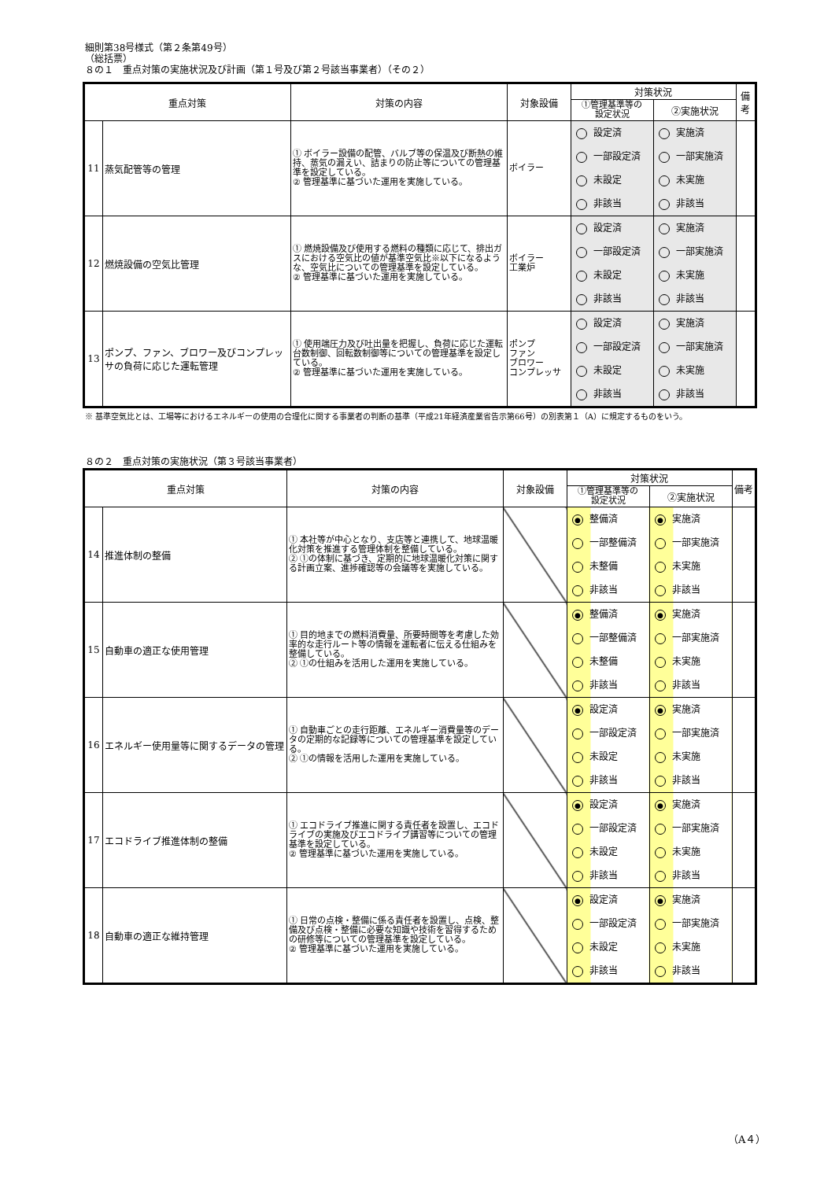細則第38号様式（第２条第49号）
（総括票）
８の１　重点対策の実施状況及び計画（第１号及び第２号該当事業者）（その２）
| 重点対策 | | 対策の内容 | 対象設備 | 対策状況 | | 備考 |
| --- | --- | --- | --- | --- | --- | --- |
| | | | | ①管理基準等の 設定状況 | ②実施状況 | |
| 11 | 蒸気配管等の管理 | ① ボイラー設備の配管、バルブ等の保温及び断熱の維持、蒸気の漏えい、詰まりの防止等についての管理基準を設定している。 ② 管理基準に基づいた運用を実施している。 | ボイラー | 設定済 一部設定済 未設定 非該当 | 実施済 一部実施済 未実施 非該当 | |
| 12 | 燃焼設備の空気比管理 | ① 燃焼設備及び使用する燃料の種類に応じて、排出ガスにおける空気比の値が基準空気比※以下になるような、空気比についての管理基準を設定している。 ② 管理基準に基づいた運用を実施している。 | ボイラー 工業炉 | 設定済 一部設定済 未設定 非該当 | 実施済 一部実施済 未実施 非該当 | |
| 13 | ポンプ、ファン、ブロワー及びコンプレッサの負荷に応じた運転管理 | ① 使用端圧力及び吐出量を把握し、負荷に応じた運転台数制御、回転数制御等についての管理基準を設定している。 ② 管理基準に基づいた運用を実施している。 | ポンプ ファン ブロワー コンプレッサ | 設定済 一部設定済 未設定 非該当 | 実施済 一部実施済 未実施 非該当 | |
※ 基準空気比とは、工場等におけるエネルギーの使用の合理化に関する事業者の判断の基準（平成21年経済産業省告示第66号）の別表第１（A）に規定するものをいう。
８の２　重点対策の実施状況（第３号該当事業者）
| 重点対策 | | 対策の内容 | 対象設備 | 対策状況 | | 備考 |
| --- | --- | --- | --- | --- | --- | --- |
| | | | | ①管理基準等の 設定状況 | ②実施状況 | |
| 14 | 推進体制の整備 | ① 本社等が中心となり、支店等と連携して、地球温暖化対策を推進する管理体制を整備している。 ② ①の体制に基づき、定期的に地球温暖化対策に関する計画立案、進捗確認等の会議等を実施している。 | | ● 整備済 一部整備済 未整備 非該当 | ● 実施済 一部実施済 未実施 非該当 | |
| 15 | 自動車の適正な使用管理 | ① 目的地までの燃料消費量、所要時間等を考慮した効率的な走行ルート等の情報を運転者に伝える仕組みを整備している。 ② ①の仕組みを活用した運用を実施している。 | | ● 整備済 一部整備済 未整備 非該当 | ● 実施済 一部実施済 未実施 非該当 | |
| 16 | エネルギー使用量等に関するデータの管理 | ① 自動車ごとの走行距離、エネルギー消費量等のデータの定期的な記録等についての管理基準を設定している。 ② ①の情報を活用した運用を実施している。 | | ● 設定済 一部設定済 未設定 非該当 | ● 実施済 一部実施済 未実施 非該当 | |
| 17 | エコドライブ推進体制の整備 | ① エコドライブ推進に関する責任者を設置し、エコドライブの実施及びエコドライブ講習等についての管理基準を設定している。 ② 管理基準に基づいた運用を実施している。 | | ● 設定済 一部設定済 未設定 非該当 | ● 実施済 一部実施済 未実施 非該当 | |
| 18 | 自動車の適正な維持管理 | ① 日常の点検・整備に係る責任者を設置し、点検、整備及び点検・整備に必要な知識や技術を習得するための研修等についての管理基準を設定している。 ② 管理基準に基づいた運用を実施している。 | | ● 設定済 一部設定済 未設定 非該当 | ● 実施済 一部実施済 未実施 非該当 | |
（A４）